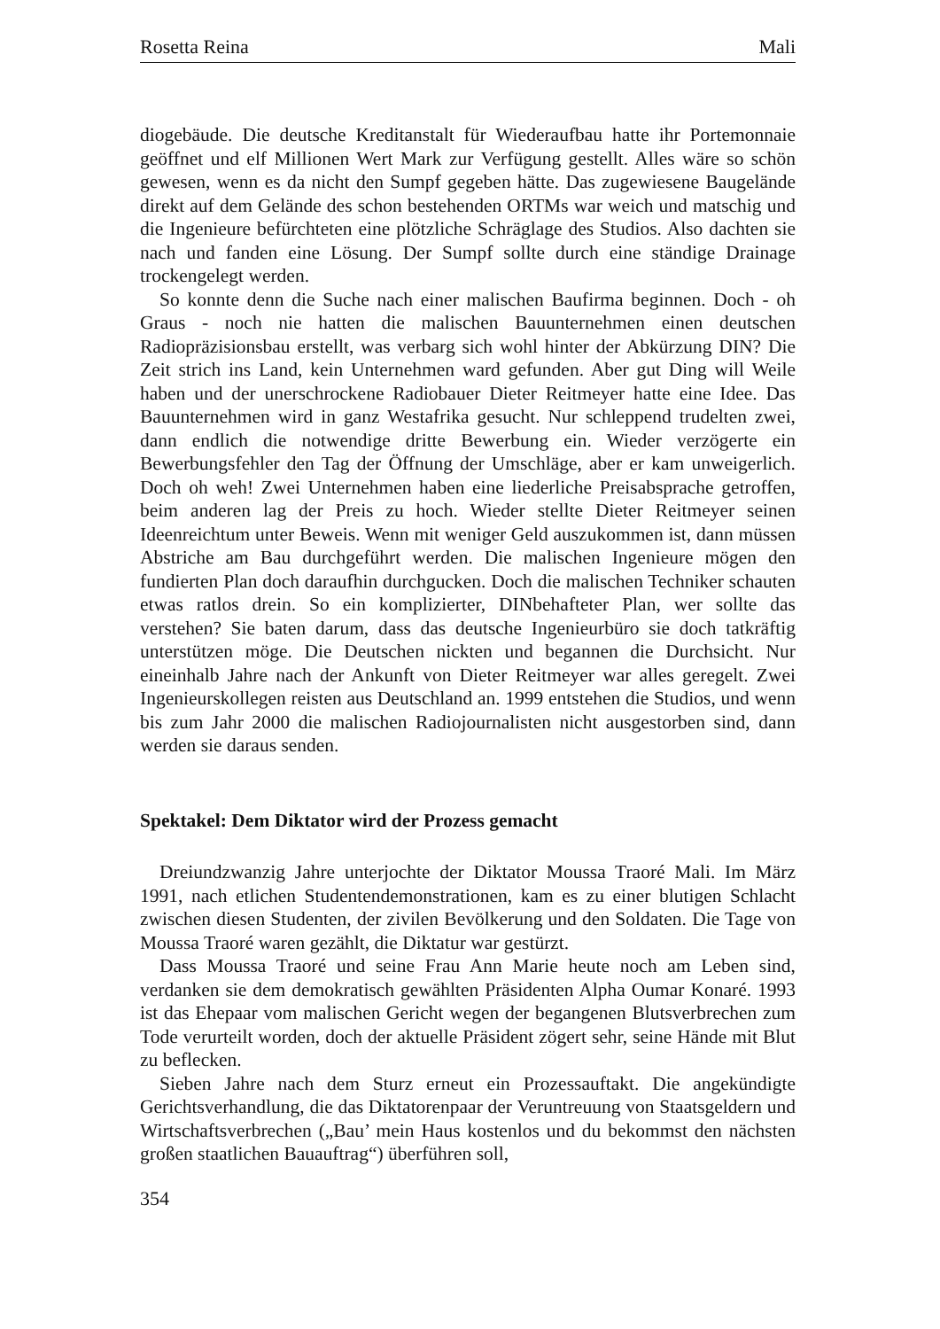Rosetta Reina Mali
diogebäude. Die deutsche Kreditanstalt für Wiederaufbau hatte ihr Portemonnaie geöffnet und elf Millionen Wert Mark zur Verfügung gestellt. Alles wäre so schön gewesen, wenn es da nicht den Sumpf gegeben hätte. Das zugewiesene Baugelände direkt auf dem Gelände des schon bestehenden ORTMs war weich und matschig und die Ingenieure befürchteten eine plötzliche Schräglage des Studios. Also dachten sie nach und fanden eine Lösung. Der Sumpf sollte durch eine ständige Drainage trockengelegt werden.
So konnte denn die Suche nach einer malischen Baufirma beginnen. Doch - oh Graus - noch nie hatten die malischen Bauunternehmen einen deutschen Radiopräzisionsbau erstellt, was verbarg sich wohl hinter der Abkürzung DIN? Die Zeit strich ins Land, kein Unternehmen ward gefunden. Aber gut Ding will Weile haben und der unerschrockene Radiobauer Dieter Reitmeyer hatte eine Idee. Das Bauunternehmen wird in ganz Westafrika gesucht. Nur schleppend trudelten zwei, dann endlich die notwendige dritte Bewerbung ein. Wieder verzögerte ein Bewerbungsfehler den Tag der Öffnung der Umschläge, aber er kam unweigerlich. Doch oh weh! Zwei Unternehmen haben eine liederliche Preisabsprache getroffen, beim anderen lag der Preis zu hoch. Wieder stellte Dieter Reitmeyer seinen Ideenreichtum unter Beweis. Wenn mit weniger Geld auszukommen ist, dann müssen Abstriche am Bau durchgeführt werden. Die malischen Ingenieure mögen den fundierten Plan doch daraufhin durchgucken. Doch die malischen Techniker schauten etwas ratlos drein. So ein komplizierter, DINbehafteter Plan, wer sollte das verstehen? Sie baten darum, dass das deutsche Ingenieurbüro sie doch tatkräftig unterstützen möge. Die Deutschen nickten und begannen die Durchsicht. Nur eineinhalb Jahre nach der Ankunft von Dieter Reitmeyer war alles geregelt. Zwei Ingenieurskollegen reisten aus Deutschland an. 1999 entstehen die Studios, und wenn bis zum Jahr 2000 die malischen Radiojournalisten nicht ausgestorben sind, dann werden sie daraus senden.
Spektakel: Dem Diktator wird der Prozess gemacht
Dreiundzwanzig Jahre unterjochte der Diktator Moussa Traoré Mali. Im März 1991, nach etlichen Studentendemonstrationen, kam es zu einer blutigen Schlacht zwischen diesen Studenten, der zivilen Bevölkerung und den Soldaten. Die Tage von Moussa Traoré waren gezählt, die Diktatur war gestürzt.
Dass Moussa Traoré und seine Frau Ann Marie heute noch am Leben sind, verdanken sie dem demokratisch gewählten Präsidenten Alpha Oumar Konaré. 1993 ist das Ehepaar vom malischen Gericht wegen der begangenen Blutsverbrechen zum Tode verurteilt worden, doch der aktuelle Präsident zögert sehr, seine Hände mit Blut zu beflecken.
Sieben Jahre nach dem Sturz erneut ein Prozessauftakt. Die angekündigte Gerichtsverhandlung, die das Diktatorenpaar der Veruntreuung von Staatsgeldern und Wirtschaftsverbrechen („Bau’ mein Haus kostenlos und du bekommst den nächsten großen staatlichen Bauauftrag“) überführen soll,
354